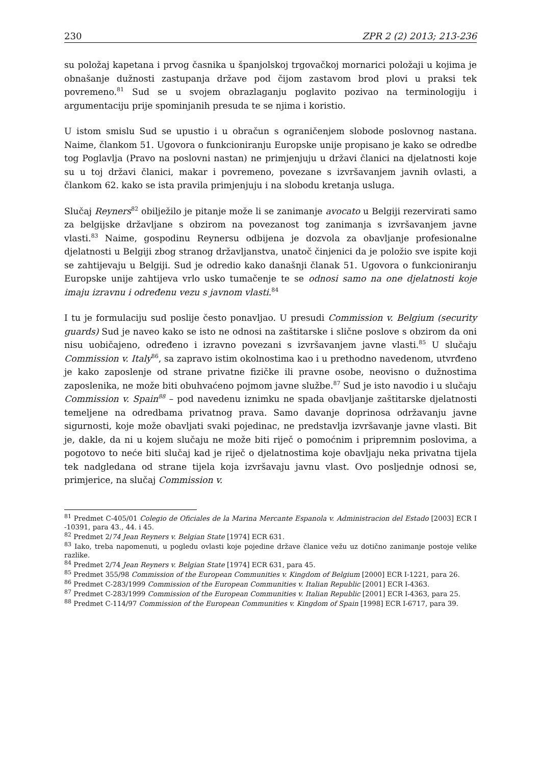230 ZPR 2 (2) 2013; 213-236
su položaj kapetana i prvog časnika u španjolskoj trgovačkoj mornarici položaji u kojima je obnašanje dužnosti zastupanja države pod čijom zastavom brod plovi u praksi tek povremeno.<sup>81</sup> Sud se u svojem obrazlaganju poglavito pozivao na terminologiju i argumentaciju prije spominjanih presuda te se njima i koristio.
U istom smislu Sud se upustio i u obračun s ograničenjem slobode poslovnog nastana. Naime, člankom 51. Ugovora o funkcioniranju Europske unije propisano je kako se odredbe tog Poglavlja (Pravo na poslovni nastan) ne primjenjuju u državi članici na djelatnosti koje su u toj državi članici, makar i povremeno, povezane s izvršavanjem javnih ovlasti, a člankom 62. kako se ista pravila primjenjuju i na slobodu kretanja usluga.
Slučaj Reyners<sup>82</sup> obilježilo je pitanje može li se zanimanje avocato u Belgiji rezervirati samo za belgijske državljane s obzirom na povezanost tog zanimanja s izvršavanjem javne vlasti.<sup>83</sup> Naime, gospodinu Reynersu odbijena je dozvola za obavljanje profesionalne djelatnosti u Belgiji zbog stranog državljanstva, unatoč činjenici da je položio sve ispite koji se zahtijevaju u Belgiji. Sud je odredio kako današnji članak 51. Ugovora o funkcioniranju Europske unije zahtijeva vrlo usko tumačenje te se odnosi samo na one djelatnosti koje imaju izravnu i određenu vezu s javnom vlasti.<sup>84</sup>
I tu je formulaciju sud poslije često ponavljao. U presudi Commission v. Belgium (security guards) Sud je naveo kako se isto ne odnosi na zaštitarske i slične poslove s obzirom da oni nisu uobičajeno, određeno i izravno povezani s izvršavanjem javne vlasti.<sup>85</sup> U slučaju Commission v. Italy<sup>86</sup>, sa zapravo istim okolnostima kao i u prethodno navedenom, utvrđeno je kako zaposlenje od strane privatne fizičke ili pravne osobe, neovisno o dužnostima zaposlenika, ne može biti obuhvaćeno pojmom javne službe.<sup>87</sup> Sud je isto navodio i u slučaju Commission v. Spain<sup>88</sup> – pod navedenu iznimku ne spada obavljanje zaštitarske djelatnosti temeljene na odredbama privatnog prava. Samo davanje doprinosa održavanju javne sigurnosti, koje može obavljati svaki pojedinac, ne predstavlja izvršavanje javne vlasti. Bit je, dakle, da ni u kojem slučaju ne može biti riječ o pomoćnim i pripremnim poslovima, a pogotovo to neće biti slučaj kad je riječ o djelatnostima koje obavljaju neka privatna tijela tek nadgledana od strane tijela koja izvršavaju javnu vlast. Ovo posljednje odnosi se, primjerice, na slučaj Commission v.
<sup>81</sup> Predmet C-405/01 Colegio de Oficiales de la Marina Mercante Espanola v. Administracion del Estado [2003] ECR I -10391, para 43., 44. i 45.
<sup>82</sup> Predmet 2/74 Jean Reyners v. Belgian State [1974] ECR 631.
<sup>83</sup> Iako, treba napomenuti, u pogledu ovlasti koje pojedine države članice vežu uz dotično zanimanje postoje velike razlike.
<sup>84</sup> Predmet 2/74 Jean Reyners v. Belgian State [1974] ECR 631, para 45.
<sup>85</sup> Predmet 355/98 Commission of the European Communities v. Kingdom of Belgium [2000] ECR I-1221, para 26.
<sup>86</sup> Predmet C-283/1999 Commission of the European Communities v. Italian Republic [2001] ECR I-4363.
<sup>87</sup> Predmet C-283/1999 Commission of the European Communities v. Italian Republic [2001] ECR I-4363, para 25.
<sup>88</sup> Predmet C-114/97 Commission of the European Communities v. Kingdom of Spain [1998] ECR I-6717, para 39.